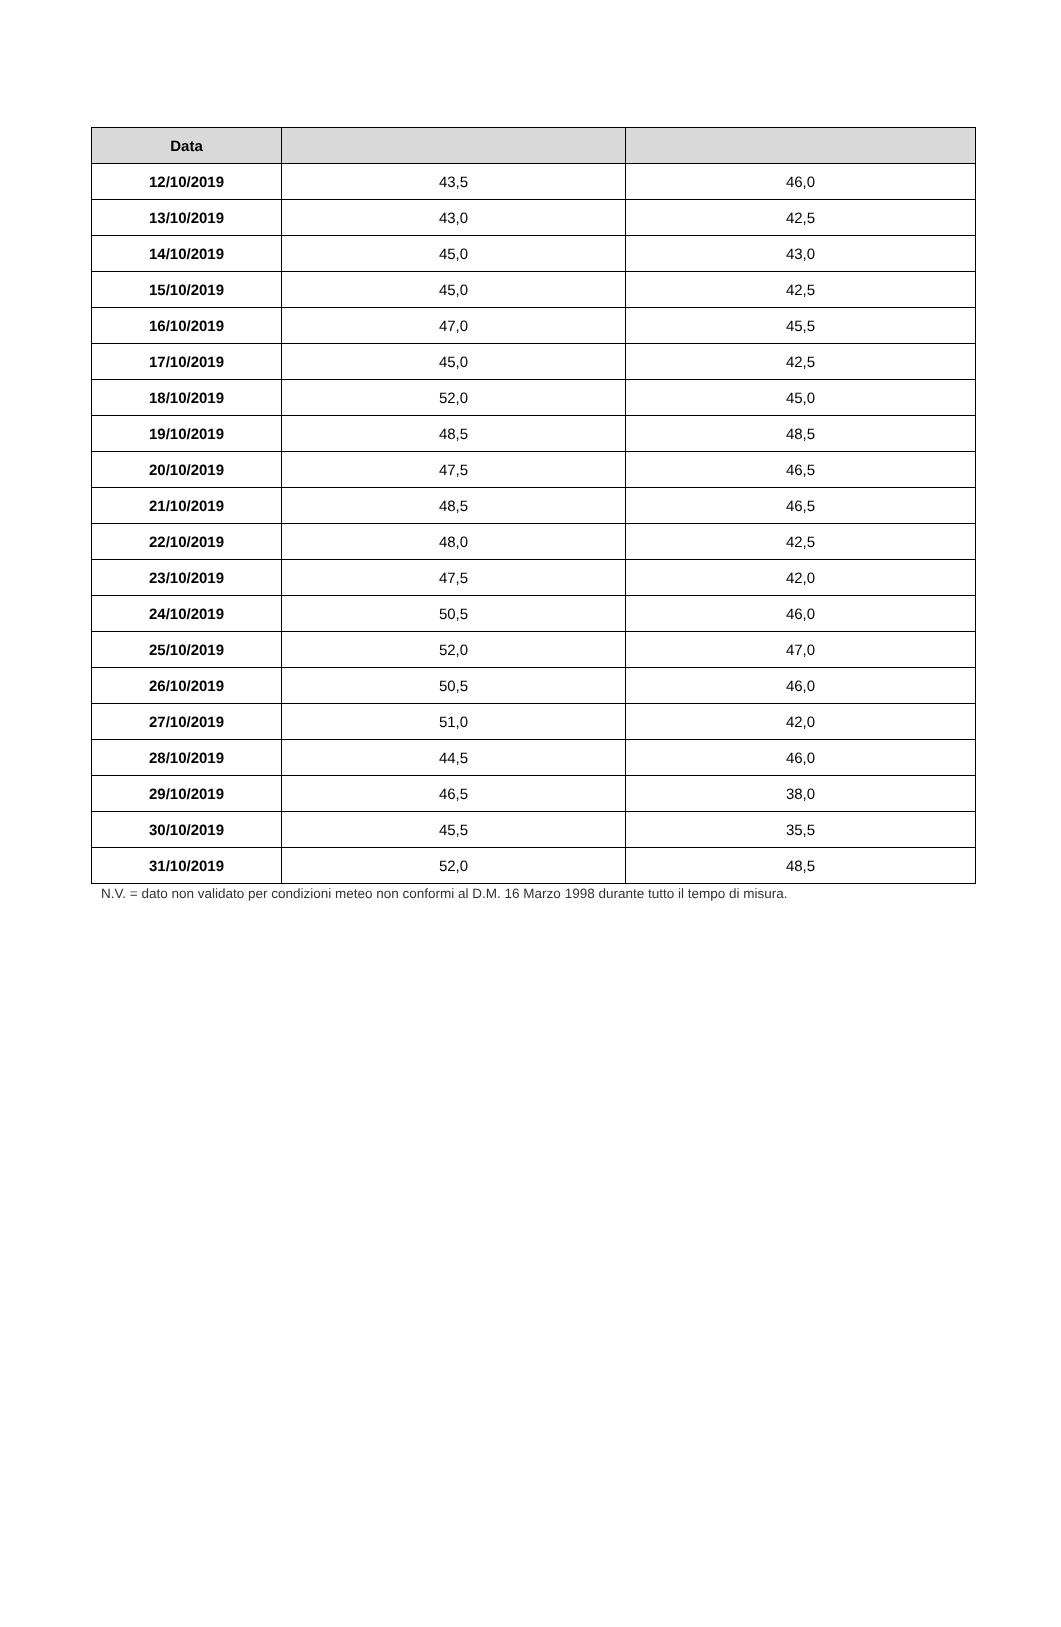| Data | | |
| --- | --- | --- |
| 12/10/2019 | 43,5 | 46,0 |
| 13/10/2019 | 43,0 | 42,5 |
| 14/10/2019 | 45,0 | 43,0 |
| 15/10/2019 | 45,0 | 42,5 |
| 16/10/2019 | 47,0 | 45,5 |
| 17/10/2019 | 45,0 | 42,5 |
| 18/10/2019 | 52,0 | 45,0 |
| 19/10/2019 | 48,5 | 48,5 |
| 20/10/2019 | 47,5 | 46,5 |
| 21/10/2019 | 48,5 | 46,5 |
| 22/10/2019 | 48,0 | 42,5 |
| 23/10/2019 | 47,5 | 42,0 |
| 24/10/2019 | 50,5 | 46,0 |
| 25/10/2019 | 52,0 | 47,0 |
| 26/10/2019 | 50,5 | 46,0 |
| 27/10/2019 | 51,0 | 42,0 |
| 28/10/2019 | 44,5 | 46,0 |
| 29/10/2019 | 46,5 | 38,0 |
| 30/10/2019 | 45,5 | 35,5 |
| 31/10/2019 | 52,0 | 48,5 |
N.V. = dato non validato per condizioni meteo non conformi al D.M. 16 Marzo 1998 durante tutto il tempo di misura.